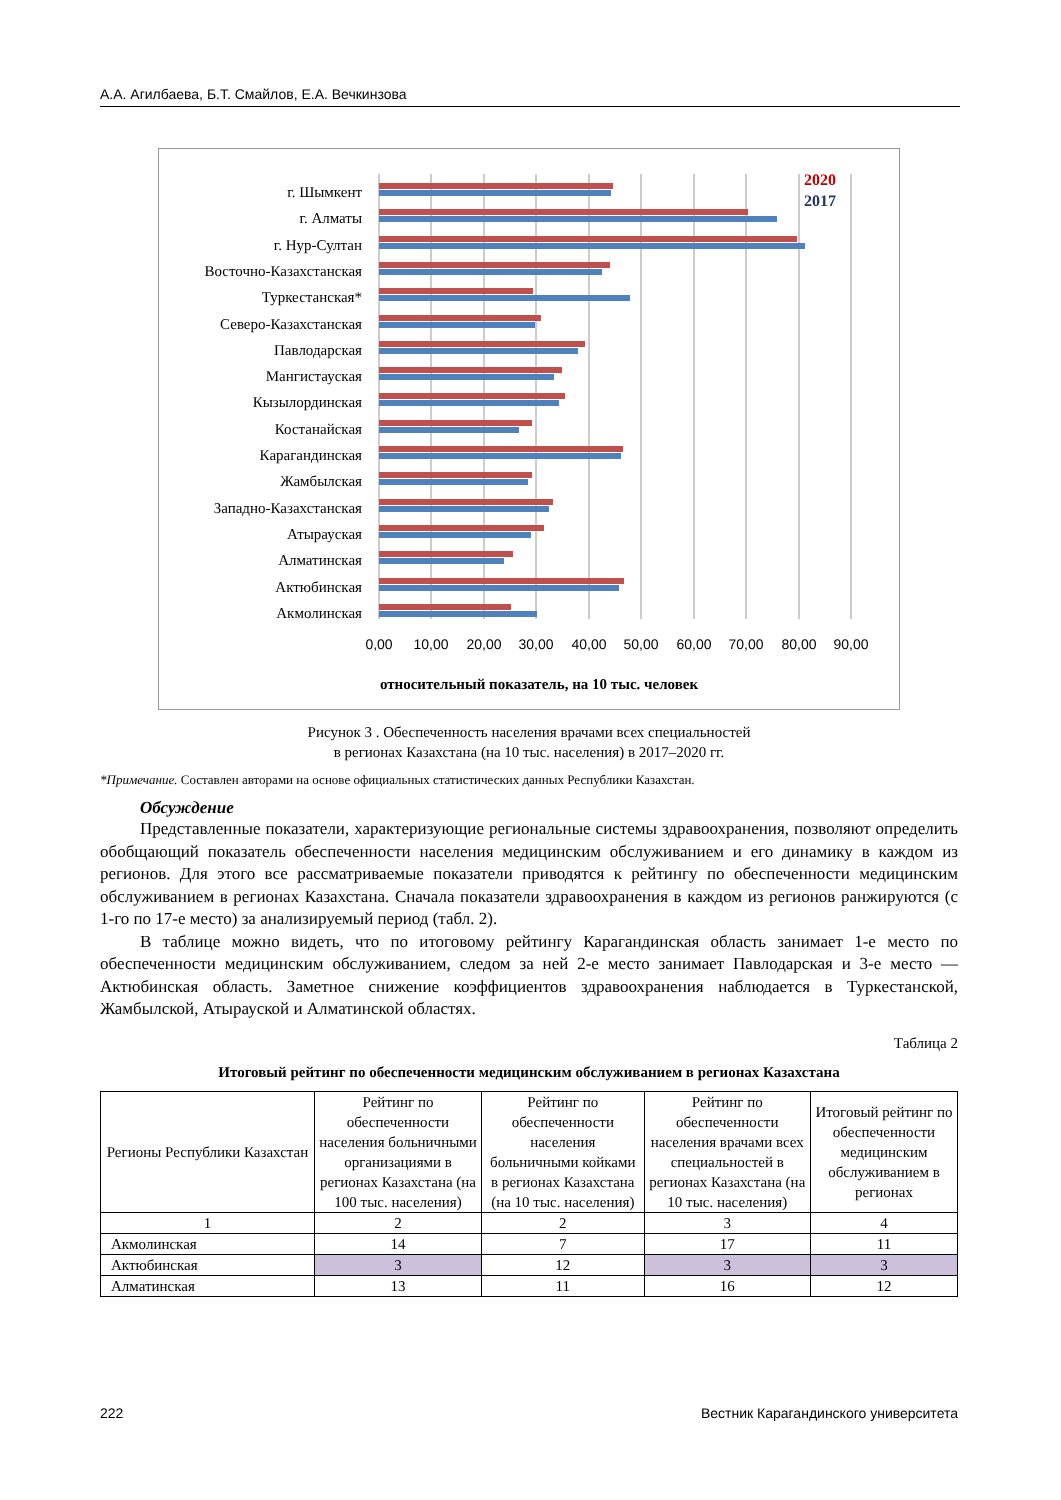А.А. Агилбаева, Б.Т. Смайлов, Е.А. Вечкинзова
г. Шымкент
г. Алматы
г. Нур-Султан
Восточно-Казахстанская
Туркестанская*
Северо-Казахстанская
Павлодарская
Мангистауская
Кызылординская
Костанайская
Карагандинская
Жамбылская
Западно-Казахстанская
Атырауская
Алматинская
Актюбинская
Акмолинская
2020
2017
0,00
10,00
20,00
30,00
40,00
50,00
60,00
70,00
80,00
90,00
относительный показатель, на 10 тыс. человек
Рисунок 3 . Обеспеченность населения врачами всех специальностей
в регионах Казахстана (на 10 тыс. населения) в 2017–2020 гг.
*Примечание. Составлен авторами на основе официальных статистических данных Республики Казахстан.
Обсуждение
Представленные показатели, характеризующие региональные системы здравоохранения, позволяют определить обобщающий показатель обеспеченности населения медицинским обслуживанием и его динамику в каждом из регионов. Для этого все рассматриваемые показатели приводятся к рейтингу по обеспеченности медицинским обслуживанием в регионах Казахстана. Сначала показатели здравоохранения в каждом из регионов ранжируются (с 1-го по 17-е место) за анализируемый период (табл. 2).
В таблице можно видеть, что по итоговому рейтингу Карагандинская область занимает 1-е место по обеспеченности медицинским обслуживанием, следом за ней 2-е место занимает Павлодарская и 3-е место — Актюбинская область. Заметное снижение коэффициентов здравоохранения наблюдается в Туркестанской, Жамбылской, Атырауской и Алматинской областях.
Таблица 2
Итоговый рейтинг по обеспеченности медицинским обслуживанием в регионах Казахстана
| Регионы Республики Казахстан | Рейтинг по обеспеченности населения больничными организациями в регионах Казахстана (на 100 тыс. населения) | Рейтинг по обеспеченности населения больничными койками в регионах Казахстана (на 10 тыс. населения) | Рейтинг по обеспеченности населения врачами всех специальностей в регионах Казахстана (на 10 тыс. населения) | Итоговый рейтинг по обеспеченности медицинским обслуживанием в регионах |
| --- | --- | --- | --- | --- |
| 1 | 2 | 2 | 3 | 4 |
| Акмолинская | 14 | 7 | 17 | 11 |
| Актюбинская | 3 | 12 | 3 | 3 |
| Алматинская | 13 | 11 | 16 | 12 |
222 Вестник Карагандинского университета